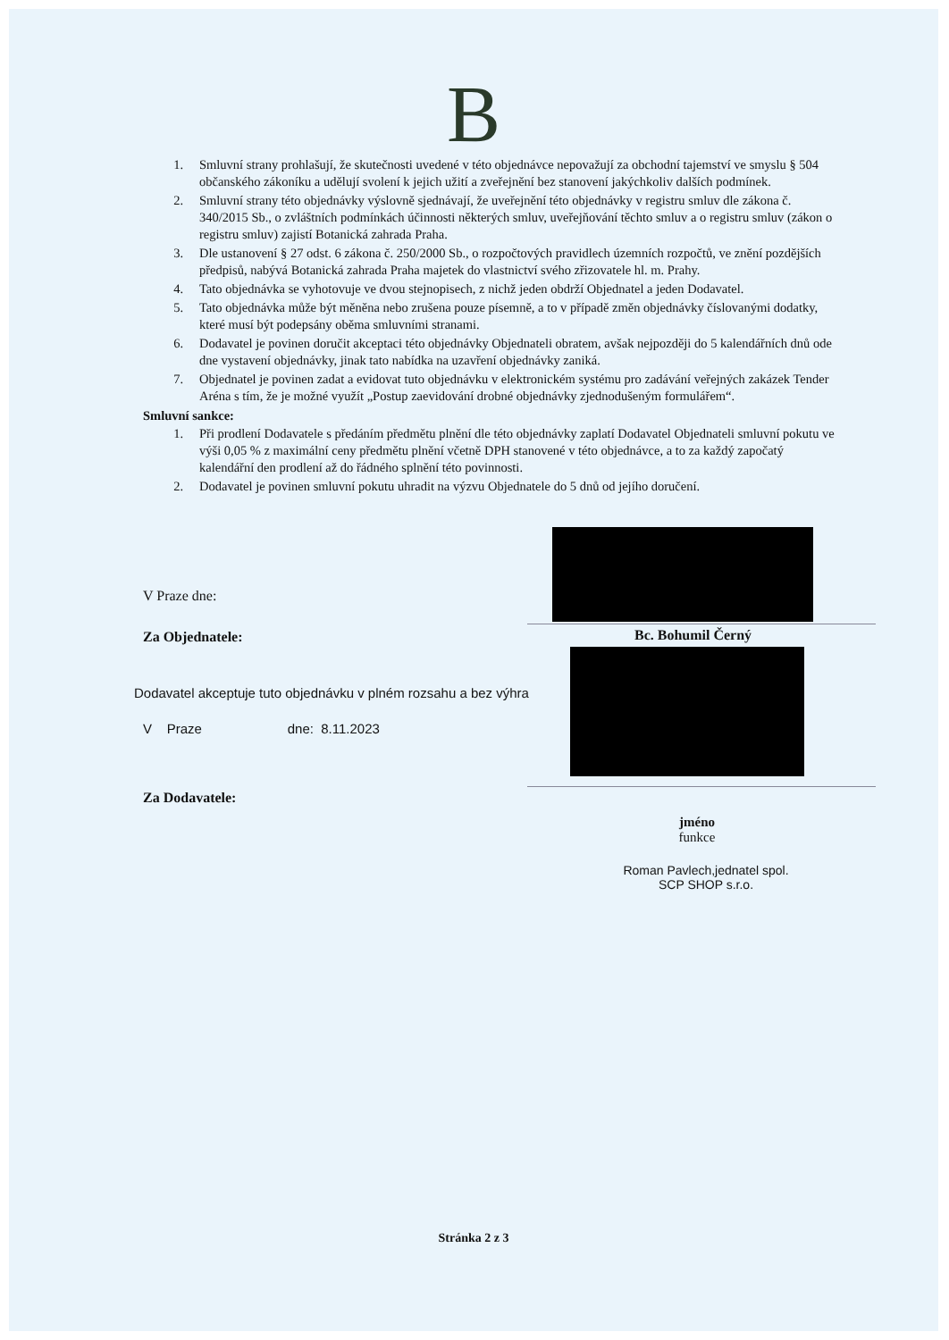B
1. Smluvní strany prohlašují, že skutečnosti uvedené v této objednávce nepovažují za obchodní tajemství ve smyslu § 504 občanského zákoníku a udělují svolení k jejich užití a zveřejnění bez stanovení jakýchkoliv dalších podmínek.
2. Smluvní strany této objednávky výslovně sjednávají, že uveřejnění této objednávky v registru smluv dle zákona č. 340/2015 Sb., o zvláštních podmínkách účinnosti některých smluv, uveřejňování těchto smluv a o registru smluv (zákon o registru smluv) zajistí Botanická zahrada Praha.
3. Dle ustanovení § 27 odst. 6 zákona č. 250/2000 Sb., o rozpočtových pravidlech územních rozpočtů, ve znění pozdějších předpisů, nabývá Botanická zahrada Praha majetek do vlastnictví svého zřizovatele hl. m. Prahy.
4. Tato objednávka se vyhotovuje ve dvou stejnopisech, z nichž jeden obdrží Objednatel a jeden Dodavatel.
5. Tato objednávka může být měněna nebo zrušena pouze písemně, a to v případě změn objednávky číslovanými dodatky, které musí být podepsány oběma smluvními stranami.
6. Dodavatel je povinen doručit akceptaci této objednávky Objednateli obratem, avšak nejpozději do 5 kalendářních dnů ode dne vystavení objednávky, jinak tato nabídka na uzavření objednávky zaniká.
7. Objednatel je povinen zadat a evidovat tuto objednávku v elektronickém systému pro zadávání veřejných zakázek Tender Aréna s tím, že je možné využít „Postup zaevidování drobné objednávky zjednodušeným formulářem“.
Smluvní sankce:
1. Při prodlení Dodavatele s předáním předmětu plnění dle této objednávky zaplatí Dodavatel Objednateli smluvní pokutu ve výši 0,05 % z maximální ceny předmětu plnění včetně DPH stanovené v této objednávce, a to za každý započatý kalendářní den prodlení až do řádného splnění této povinnosti.
2. Dodavatel je povinen smluvní pokutu uhradit na výzvu Objednatele do 5 dnů od jejího doručení.
V Praze dne:
Za Objednatele: Bc. Bohumil Černý
Dodavatel akceptuje tuto objednávku v plném rozsahu a bez výhra
V Praze dne: 8.11.2023
Za Dodavatele:
jméno
funkce
Roman Pavlech,jednatel spol.
SCP SHOP s.r.o.
Stránka 2 z 3